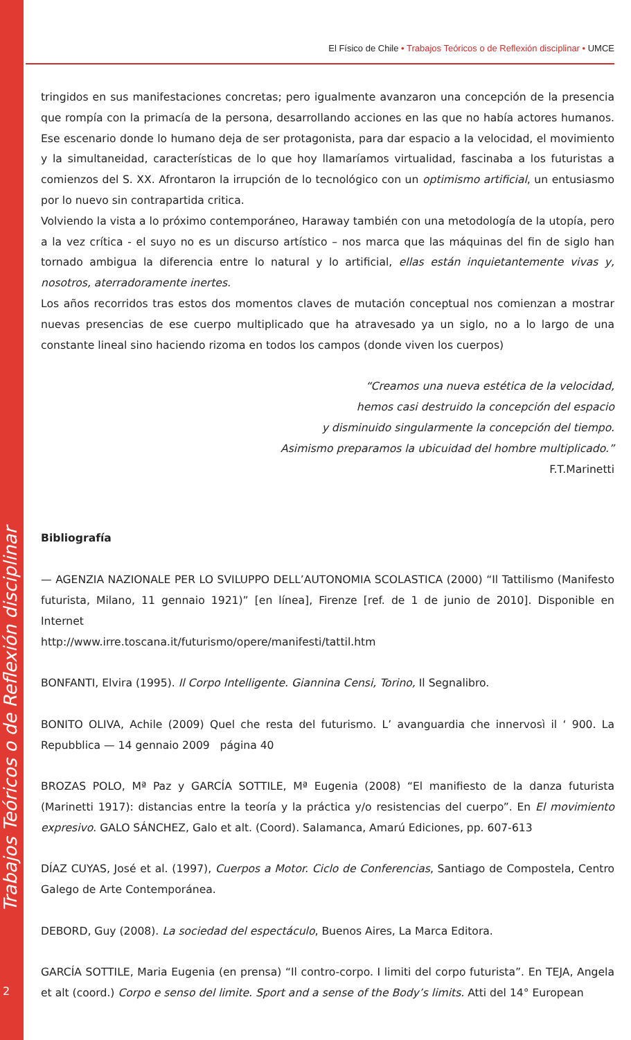Trabajos Teóricos o de Reflexión disciplinar
2
El Físico de Chile • Trabajos Teóricos o de Reflexión disciplinar • UMCE
tringidos en sus manifestaciones concretas; pero igualmente avanzaron una concepción de la presencia que rompía con la primacía de la persona, desarrollando acciones en las que no había actores humanos. Ese escenario donde lo humano deja de ser protagonista, para dar espacio a la velocidad, el movimiento y la simultaneidad, características de lo que hoy llamaríamos virtualidad, fascinaba a los futuristas a comienzos del S. XX. Afrontaron la irrupción de lo tecnológico con un optimismo artificial, un entusiasmo por lo nuevo sin contrapartida critica.
Volviendo la vista a lo próximo contemporáneo, Haraway también con una metodología de la utopía, pero a la vez crítica - el suyo no es un discurso artístico – nos marca que las máquinas del fin de siglo han tornado ambigua la diferencia entre lo natural y lo artificial, ellas están inquietantemente vivas y, nosotros, aterradoramente inertes.
Los años recorridos tras estos dos momentos claves de mutación conceptual nos comienzan a mostrar nuevas presencias de ese cuerpo multiplicado que ha atravesado ya un siglo, no a lo largo de una constante lineal sino haciendo rizoma en todos los campos (donde viven los cuerpos)
“Creamos una nueva estética de la velocidad,
hemos casi destruido la concepción del espacio
y disminuido singularmente la concepción del tiempo.
Asimismo preparamos la ubicuidad del hombre multiplicado.”
F.T.Marinetti
Bibliografía
— AGENZIA NAZIONALE PER LO SVILUPPO DELL’AUTONOMIA SCOLASTICA (2000) “Il Tattilismo (Manifesto futurista, Milano, 11 gennaio 1921)” [en línea], Firenze [ref. de 1 de junio de 2010]. Disponible en Internet
http://www.irre.toscana.it/futurismo/opere/manifesti/tattil.htm
BONFANTI, Elvira (1995). Il Corpo Intelligente. Giannina Censi, Torino, Il Segnalibro.
BONITO OLIVA, Achile (2009) Quel che resta del futurismo. L’ avanguardia che innervosì il ‘ 900. La Repubblica — 14 gennaio 2009 página 40
BROZAS POLO, Mª Paz y GARCÍA SOTTILE, Mª Eugenia (2008) “El manifiesto de la danza futurista (Marinetti 1917): distancias entre la teoría y la práctica y/o resistencias del cuerpo”. En El movimiento expresivo. GALO SÁNCHEZ, Galo et alt. (Coord). Salamanca, Amarú Ediciones, pp. 607-613
DÍAZ CUYAS, José et al. (1997), Cuerpos a Motor. Ciclo de Conferencias, Santiago de Compostela, Centro Galego de Arte Contemporánea.
DEBORD, Guy (2008). La sociedad del espectáculo, Buenos Aires, La Marca Editora.
GARCÍA SOTTILE, Maria Eugenia (en prensa) “Il contro-corpo. I limiti del corpo futurista”. En TEJA, Angela et alt (coord.) Corpo e senso del limite. Sport and a sense of the Body’s limits. Atti del 14° European